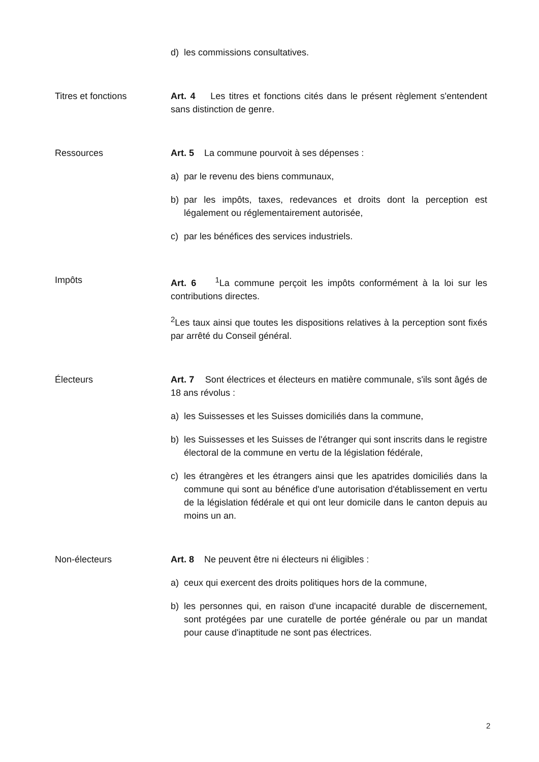d) les commissions consultatives.
Titres et fonctions Art. 4 Les titres et fonctions cités dans le présent règlement s'entendent sans distinction de genre.
Ressources Art. 5 La commune pourvoit à ses dépenses :
a) par le revenu des biens communaux,
b) par les impôts, taxes, redevances et droits dont la perception est légalement ou réglementairement autorisée,
c) par les bénéfices des services industriels.
Impôts Art. 6 <sup>1</sup>La commune perçoit les impôts conformément à la loi sur les contributions directes.
<sup>2</sup> Les taux ainsi que toutes les dispositions relatives à la perception sont fixés par arrêté du Conseil général.
Électeurs Art. 7 Sont électrices et électeurs en matière communale, s'ils sont âgés de 18 ans révolus :
a) les Suissesses et les Suisses domiciliés dans la commune,
b) les Suissesses et les Suisses de l'étranger qui sont inscrits dans le registre électoral de la commune en vertu de la législation fédérale,
c) les étrangères et les étrangers ainsi que les apatrides domiciliés dans la commune qui sont au bénéfice d'une autorisation d'établissement en vertu de la législation fédérale et qui ont leur domicile dans le canton depuis au moins un an.
Non-électeurs Art. 8 Ne peuvent être ni électeurs ni éligibles :
a) ceux qui exercent des droits politiques hors de la commune,
b) les personnes qui, en raison d'une incapacité durable de discernement, sont protégées par une curatelle de portée générale ou par un mandat pour cause d'inaptitude ne sont pas électrices.
2